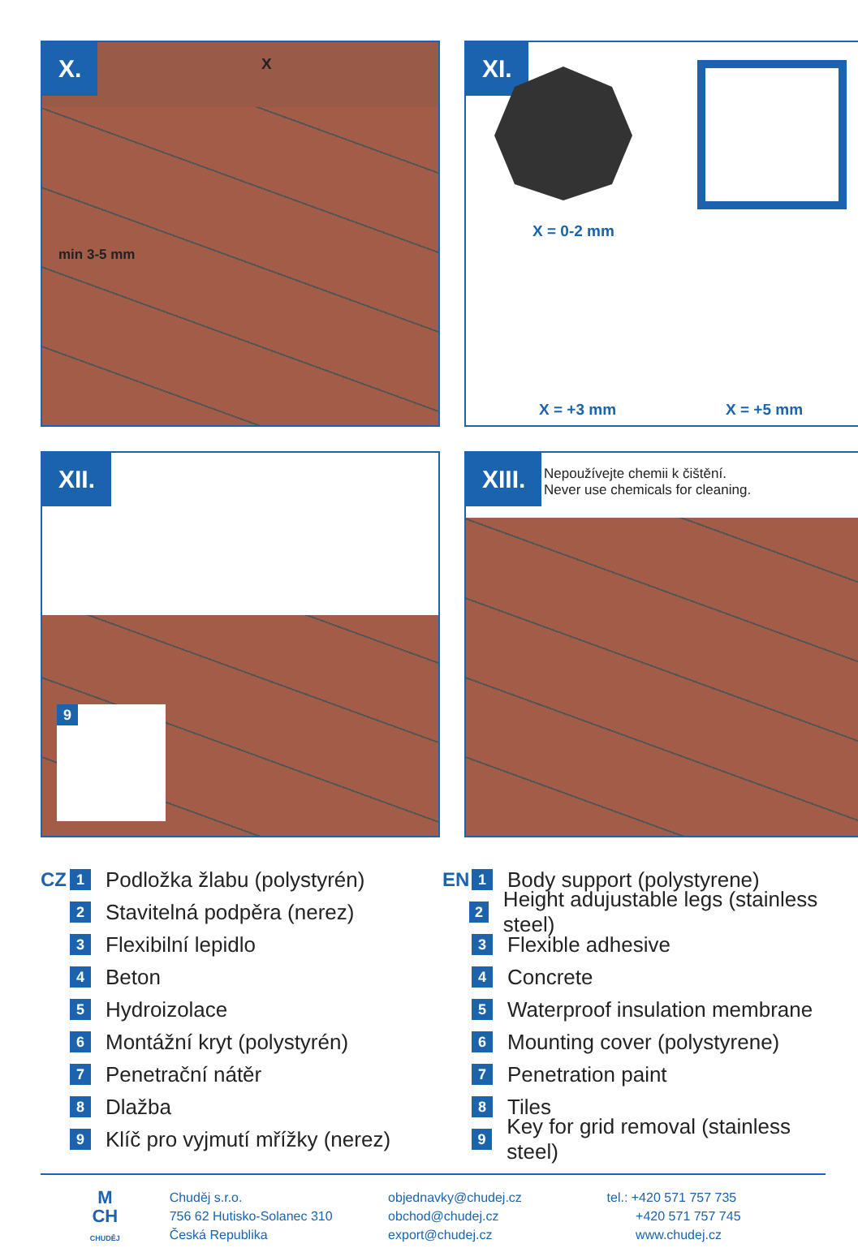X. X
min 3-5 mm
XI.
X = 0-2 mm
X = +3 mm X = +5 mm
XII.
9
XIII.
Nepoužívejte chemii k čištění.
Never use chemicals for cleaning.
CZ 1 Podložka žlabu (polystyrén)
2 Stavitelná podpěra (nerez)
3 Flexibilní lepidlo
4 Beton
5 Hydroizolace
6 Montážní kryt (polystyrén)
7 Penetrační nátěr
8 Dlažba
9 Klíč pro vyjmutí mřížky (nerez)
EN 1 Body support (polystyrene)
2 Height adujustable legs (stainless steel)
3 Flexible adhesive
4 Concrete
5 Waterproof insulation membrane
6 Mounting cover (polystyrene)
7 Penetration paint
8 Tiles
9 Key for grid removal (stainless steel)
M
CH
CHUDĚJ
Chuděj s.r.o.
756 62 Hutisko-Solanec 310
Česká Republika
objednavky@chudej.cz
obchod@chudej.cz
export@chudej.cz
tel.: +420 571 757 735
+420 571 757 745
www.chudej.cz